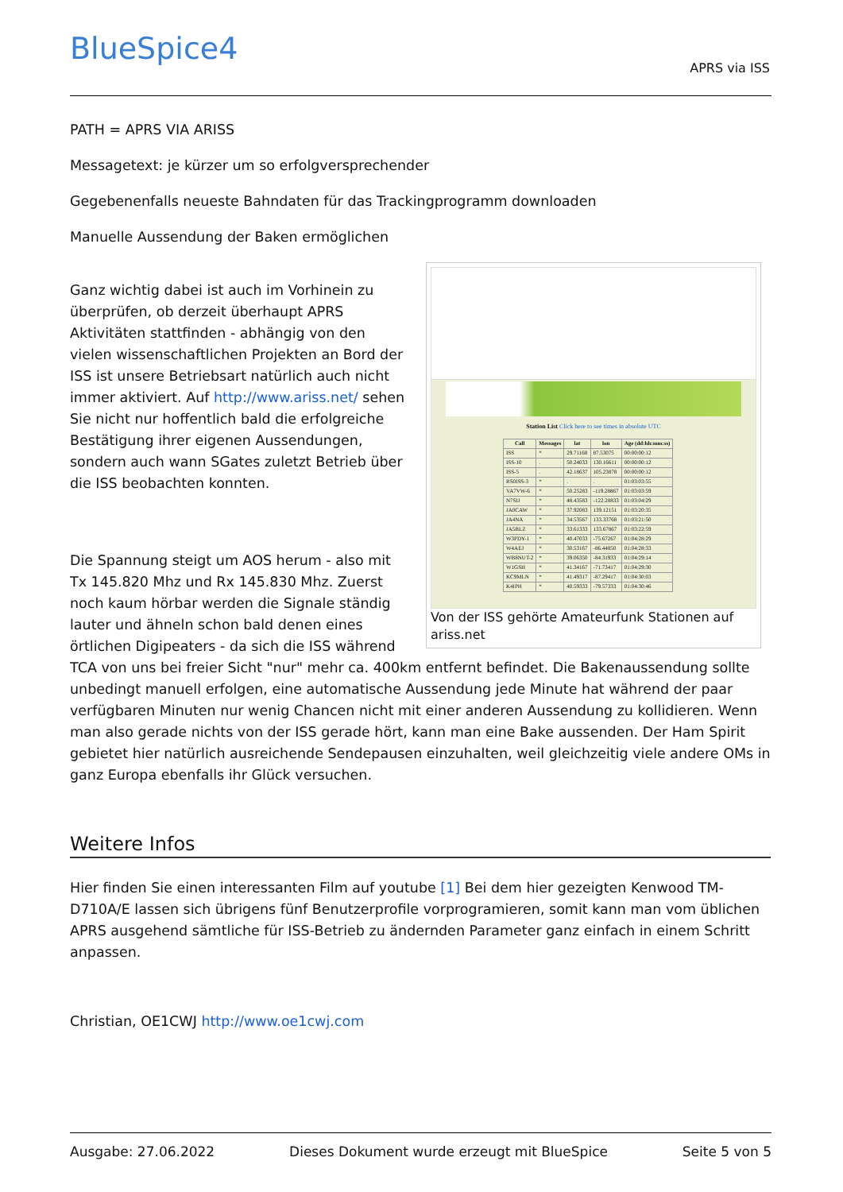BlueSpice4 APRS via ISS
PATH = APRS VIA ARISS
Messagetext: je kürzer um so erfolgversprechender
Gegebenenfalls neueste Bahndaten für das Trackingprogramm downloaden
Manuelle Aussendung der Baken ermöglichen
Station List Click here to see times in absolute UTC
| Call | Messages | lat | lon | Age (dd:hh:mm:ss) |
| --- | --- | --- | --- | --- |
| ISS | * | 29.71168 | 87.53075 | 00:00:00:12 |
| ISS-10 | . | 50.24033 | 130.16611 | 00:00:00:12 |
| ISS-5 | . | 42.18637 | 105.23878 | 00:00:00:12 |
| RS0ISS-3 | * | . | . | 01:03:03:55 |
| VA7VW-6 | * | 50.25283 | -119.28867 | 01:03:03:59 |
| N7SIJ | * | 48.43583 | -122.28833 | 01:03:04:29 |
| JA0CAW | * | 37.92083 | 139.12151 | 01:03:20:35 |
| JA4NA | * | 34.53567 | 133.33768 | 01:03:21:50 |
| JA5BLZ | * | 33.61333 | 133.67867 | 01:03:22:59 |
| W3PDY-1 | * | 40.47033 | -75.67267 | 01:04:28:29 |
| W4AEJ | * | 30.53167 | -86.44850 | 01:04:28:33 |
| WB8NUT-2 | * | 39.06350 | -84.31933 | 01:04:29:14 |
| W1GSH | * | 41.34167 | -71.73417 | 01:04:29:30 |
| KC9MLN | * | 41.49317 | -87.29417 | 01:04:30:03 |
| K4IPH | * | 40.59333 | -79.57333 | 01:04:30:46 |
Von der ISS gehörte Amateurfunk Stationen auf ariss.net
Ganz wichtig dabei ist auch im Vorhinein zu überprüfen, ob derzeit überhaupt APRS Aktivitäten stattfinden - abhängig von den vielen wissenschaftlichen Projekten an Bord der ISS ist unsere Betriebsart natürlich auch nicht immer aktiviert. Auf http://www.ariss.net/ sehen Sie nicht nur hoffentlich bald die erfolgreiche Bestätigung ihrer eigenen Aussendungen, sondern auch wann SGates zuletzt Betrieb über die ISS beobachten konnten.
Die Spannung steigt um AOS herum - also mit Tx 145.820 Mhz und Rx 145.830 Mhz. Zuerst noch kaum hörbar werden die Signale ständig lauter und ähneln schon bald denen eines örtlichen Digipeaters - da sich die ISS während TCA von uns bei freier Sicht "nur" mehr ca. 400km entfernt befindet. Die Bakenaussendung sollte unbedingt manuell erfolgen, eine automatische Aussendung jede Minute hat während der paar verfügbaren Minuten nur wenig Chancen nicht mit einer anderen Aussendung zu kollidieren. Wenn man also gerade nichts von der ISS gerade hört, kann man eine Bake aussenden. Der Ham Spirit gebietet hier natürlich ausreichende Sendepausen einzuhalten, weil gleichzeitig viele andere OMs in ganz Europa ebenfalls ihr Glück versuchen.
Weitere Infos
Hier finden Sie einen interessanten Film auf youtube [1] Bei dem hier gezeigten Kenwood TM-D710A/E lassen sich übrigens fünf Benutzerprofile vorprogramieren, somit kann man vom üblichen APRS ausgehend sämtliche für ISS-Betrieb zu ändernden Parameter ganz einfach in einem Schritt anpassen.
Christian, OE1CWJ http://www.oe1cwj.com
Ausgabe: 27.06.2022 Dieses Dokument wurde erzeugt mit BlueSpice Seite 5 von 5